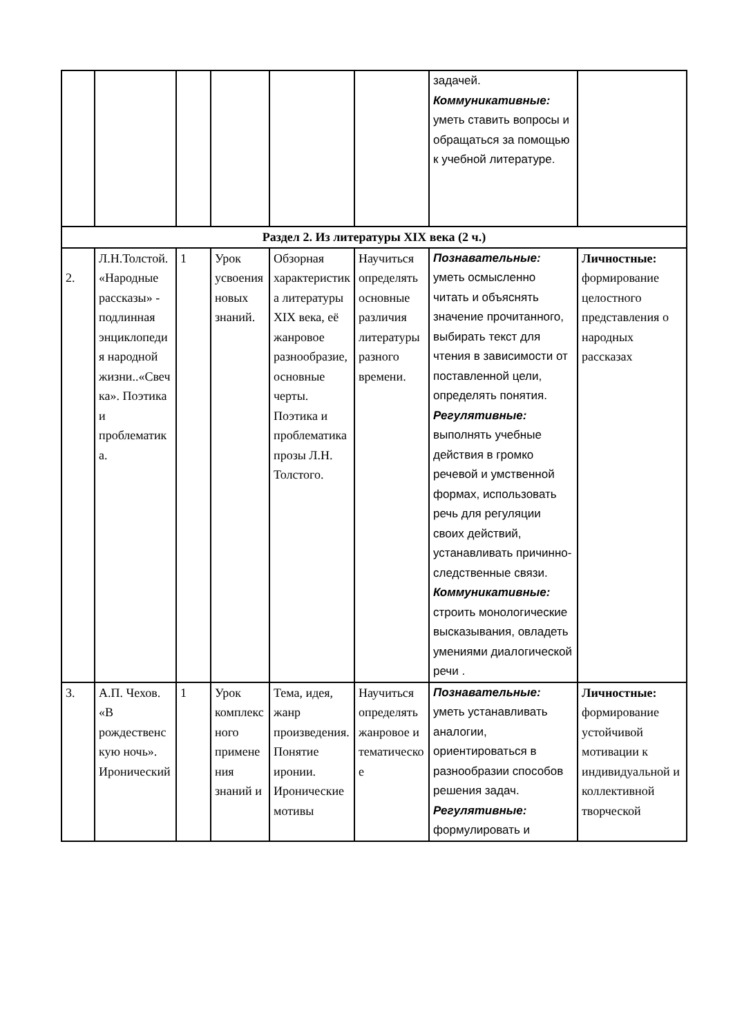| | | | | | | задачей. Коммуникативные: уметь ставить вопросы и обращаться за помощью к учебной литературе. | |
| Раздел 2. Из литературы XIX века (2 ч.) | | | | | | | |
| 2. | Л.Н.Толстой. «Народные рассказы» - подлинная энциклопедия народной жизни..«Свечка». Поэтика и проблематика. | 1 | Урок усвоения новых знаний. | Обзорная характеристика литературы XIX века, её жанровое разнообразие, основные черты. Поэтика и проблематика прозы Л.Н. Толстого. | Научиться определять основные различия литературы разного времени. | Познавательные: уметь осмысленно читать и объяснять значение прочитанного, выбирать текст для чтения в зависимости от поставленной цели, определять понятия. Регулятивные: выполнять учебные действия в громко речевой и умственной формах, использовать речь для регуляции своих действий, устанавливать причинно-следственные связи. Коммуникативные: строить монологические высказывания, овладеть умениями диалогической речи . | Личностные: формирование целостного представления о народных рассказах |
| 3. | А.П. Чехов. «В рождественскую ночь». Иронический | 1 | Урок комплексного применения знаний и | Тема, идея, жанр произведения. Понятие иронии. Иронические мотивы | Научиться определять жанровое и тематическое | Познавательные: уметь устанавливать аналогии, ориентироваться в разнообразии способов решения задач. Регулятивные: формулировать и | Личностные: формирование устойчивой мотивации к индивидуальной и коллективной творческой |